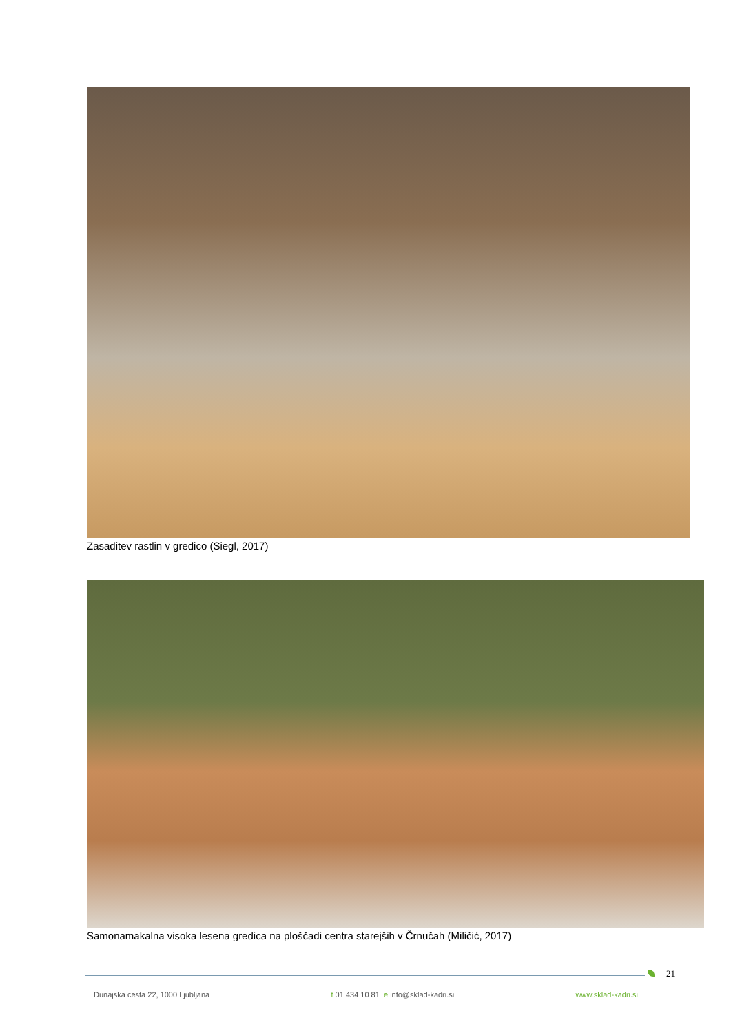Zasaditev rastlin v gredico (Siegl, 2017)
Samonamakalna visoka lesena gredica na ploščadi centra starejših v Črnučah (Miličić, 2017)
21
Dunajska cesta 22, 1000 Ljubljana t 01 434 10 81 e info@sklad-kadri.si www.sklad-kadri.si